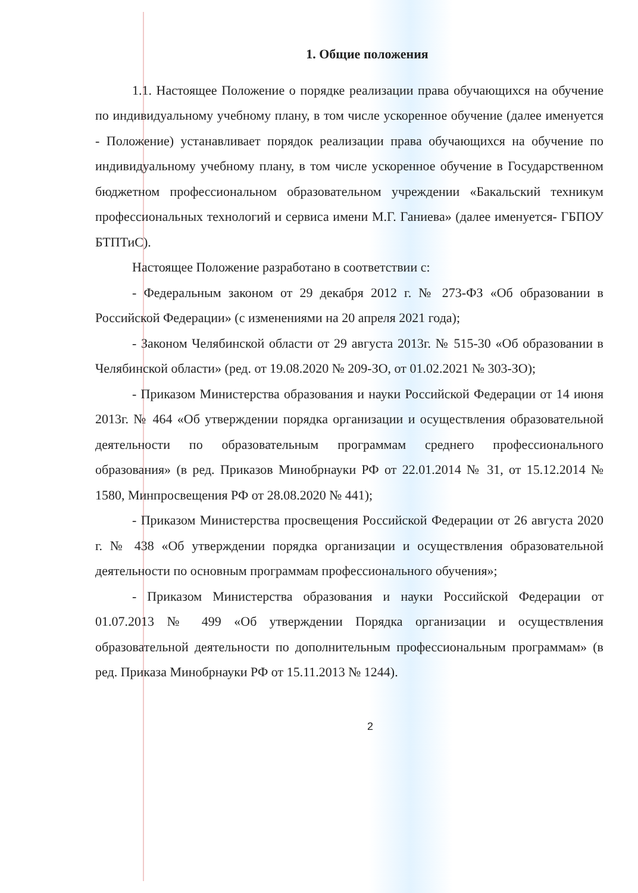1. Общие положения
1.1. Настоящее Положение о порядке реализации права обучающихся на обучение по индивидуальному учебному плану, в том числе ускоренное обучение (далее именуется - Положение) устанавливает порядок реализации права обучающихся на обучение по индивидуальному учебному плану, в том числе ускоренное обучение в Государственном бюджетном профессиональном образовательном учреждении «Бакальский техникум профессиональных технологий и сервиса имени М.Г. Ганиева» (далее именуется- ГБПОУ БТПТиС).
Настоящее Положение разработано в соответствии с:
- Федеральным законом от 29 декабря 2012 г. № 273-ФЗ «Об образовании в Российской Федерации» (с изменениями на 20 апреля 2021 года);
- Законом Челябинской области от 29 августа 2013г. № 515-30 «Об образовании в Челябинской области» (ред. от 19.08.2020 № 209-ЗО, от 01.02.2021 № 303-ЗО);
- Приказом Министерства образования и науки Российской Федерации от 14 июня 2013г. № 464 «Об утверждении порядка организации и осуществления образовательной деятельности по образовательным программам среднего профессионального образования» (в ред. Приказов Минобрнауки РФ от 22.01.2014 № 31, от 15.12.2014 № 1580, Минпросвещения РФ от 28.08.2020 № 441);
- Приказом Министерства просвещения Российской Федерации от 26 августа 2020 г. № 438 «Об утверждении порядка организации и осуществления образовательной деятельности по основным программам профессионального обучения»;
- Приказом Министерства образования и науки Российской Федерации от 01.07.2013 № 499 «Об утверждении Порядка организации и осуществления образовательной деятельности по дополнительным профессиональным программам» (в ред. Приказа Минобрнауки РФ от 15.11.2013 № 1244).
2